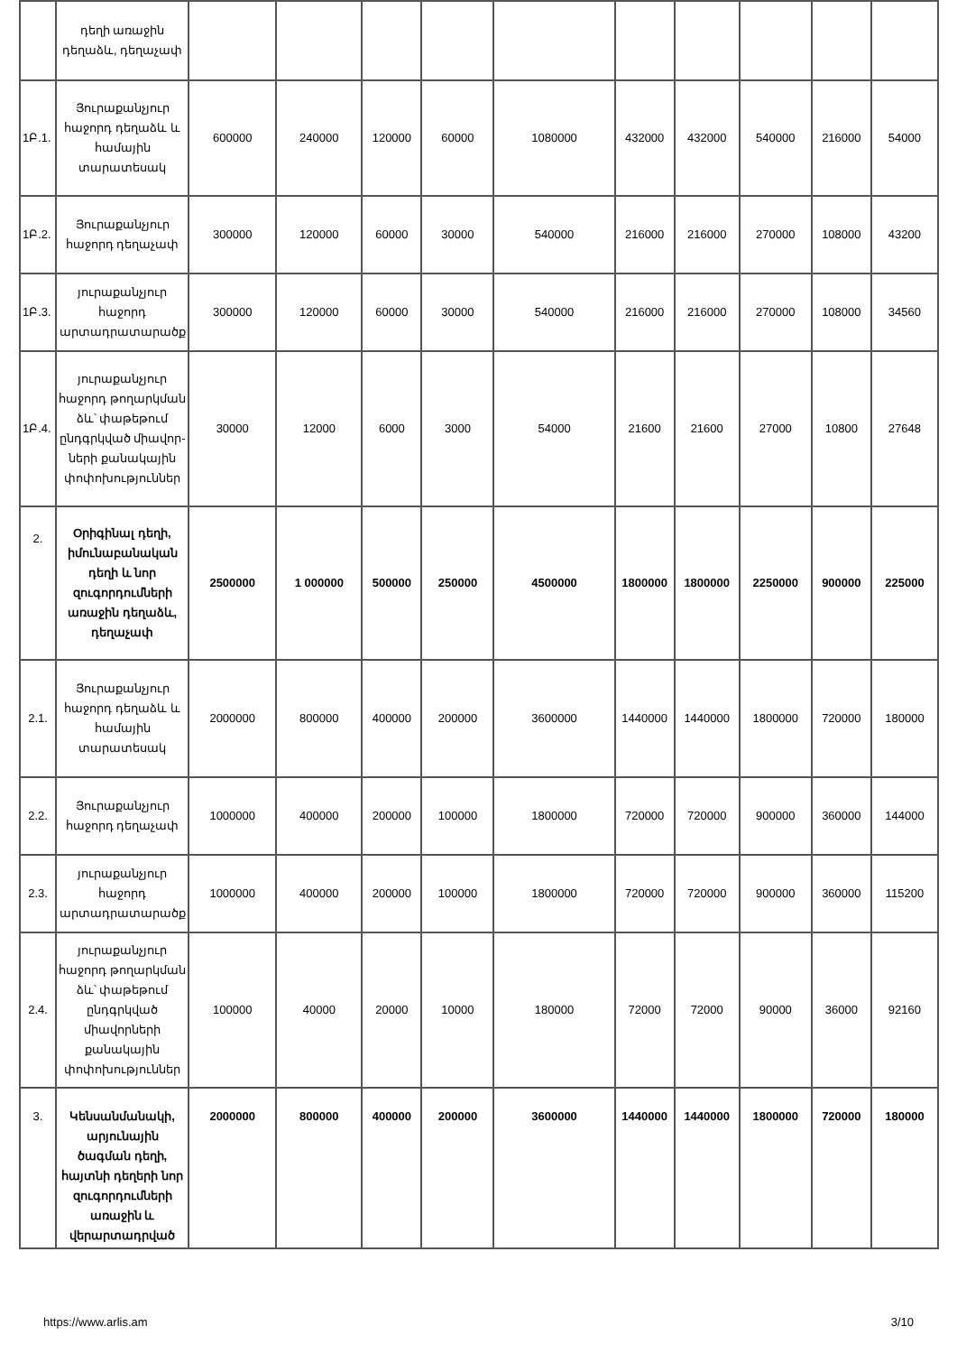| | դեղի առաջին դեղաձև, դեղաչափ | | | | | | | | | | |
| 1Բ.1. | Յուրաքանչյուր հաջորդ դեղաձև և համային տարատեսակ | 600000 | 240000 | 120000 | 60000 | 1080000 | 432000 | 432000 | 540000 | 216000 | 54000 |
| 1Բ.2. | Յուրաքանչյուր հաջորդ դեղաչափ | 300000 | 120000 | 60000 | 30000 | 540000 | 216000 | 216000 | 270000 | 108000 | 43200 |
| 1Բ.3. | յուրաքանչյուր հաջորդ արտադրատարածք | 300000 | 120000 | 60000 | 30000 | 540000 | 216000 | 216000 | 270000 | 108000 | 34560 |
| 1Բ.4. | յուրաքանչյուր հաջորդ թողարկման ձև՝ փաթեթում ընդգրկված միավոր- ների քանակային փոփոխություններ | 30000 | 12000 | 6000 | 3000 | 54000 | 21600 | 21600 | 27000 | 10800 | 27648 |
| 2. | Օրիգինալ դեղի, իմունաբանական դեղի և նոր զուգորդումների առաջին դեղաձև, դեղաչափ | 2500000 | 1 000000 | 500000 | 250000 | 4500000 | 1800000 | 1800000 | 2250000 | 900000 | 225000 |
| 2.1. | Յուրաքանչյուր հաջորդ դեղաձև և համային տարատեսակ | 2000000 | 800000 | 400000 | 200000 | 3600000 | 1440000 | 1440000 | 1800000 | 720000 | 180000 |
| 2.2. | Յուրաքանչյուր հաջորդ դեղաչափ | 1000000 | 400000 | 200000 | 100000 | 1800000 | 720000 | 720000 | 900000 | 360000 | 144000 |
| 2.3. | յուրաքանչյուր հաջորդ արտադրատարածք | 1000000 | 400000 | 200000 | 100000 | 1800000 | 720000 | 720000 | 900000 | 360000 | 115200 |
| 2.4. | յուրաքանչյուր հաջորդ թողարկման ձև՝ փաթեթում ընդգրկված միավորների քանակային փոփոխություններ | 100000 | 40000 | 20000 | 10000 | 180000 | 72000 | 72000 | 90000 | 36000 | 92160 |
| 3. | Կենսանմանակի, արյունային ծագման դեղի, հայտնի դեղերի նոր զուգորդումների առաջին և վերարտադրված | 2000000 | 800000 | 400000 | 200000 | 3600000 | 1440000 | 1440000 | 1800000 | 720000 | 180000 |
https://www.arlis.am 3/10